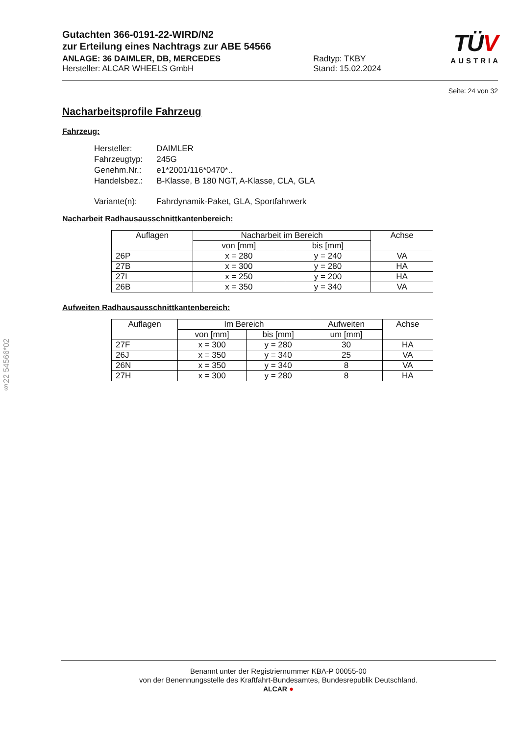TÜV
AUSTRIA
Gutachten 366-0191-22-WIRD/N2
zur Erteilung eines Nachtrags zur ABE 54566
ANLAGE: 36 DAIMLER, DB, MERCEDES
Hersteller: ALCAR WHEELS GmbH
Radtyp: TKBY
Stand: 15.02.2024
Seite: 24 von 32
Nacharbeitsprofile Fahrzeug
Fahrzeug:
| Hersteller: | DAIMLER |
| Fahrzeugtyp: | 245G |
| Genehm.Nr.: | e1*2001/116*0470*.. |
| Handelsbez.: | B-Klasse, B 180 NGT, A-Klasse, CLA, GLA |
| Variante(n): | Fahrdynamik-Paket, GLA, Sportfahrwerk |
Nacharbeit Radhausausschnittkantenbereich:
| Auflagen | Nacharbeit im Bereich | | Achse |
| --- | --- | --- | --- |
| | von [mm] | bis [mm] | |
| 26P | x = 280 | y = 240 | VA |
| 27B | x = 300 | y = 280 | HA |
| 27I | x = 250 | y = 200 | HA |
| 26B | x = 350 | y = 340 | VA |
Aufweiten Radhausausschnittkantenbereich:
| Auflagen | Im Bereich | | Aufweiten | Achse |
| --- | --- | --- | --- | --- |
| | von [mm] | bis [mm] | um [mm] | |
| 27F | x = 300 | y = 280 | 30 | HA |
| 26J | x = 350 | y = 340 | 25 | VA |
| 26N | x = 350 | y = 340 | 8 | VA |
| 27H | x = 300 | y = 280 | 8 | HA |
§22 54566*02
Benannt unter der Registriernummer KBA-P 00055-00
von der Benennungsstelle des Kraftfahrt-Bundesamtes, Bundesrepublik Deutschland.
ALCAR ●